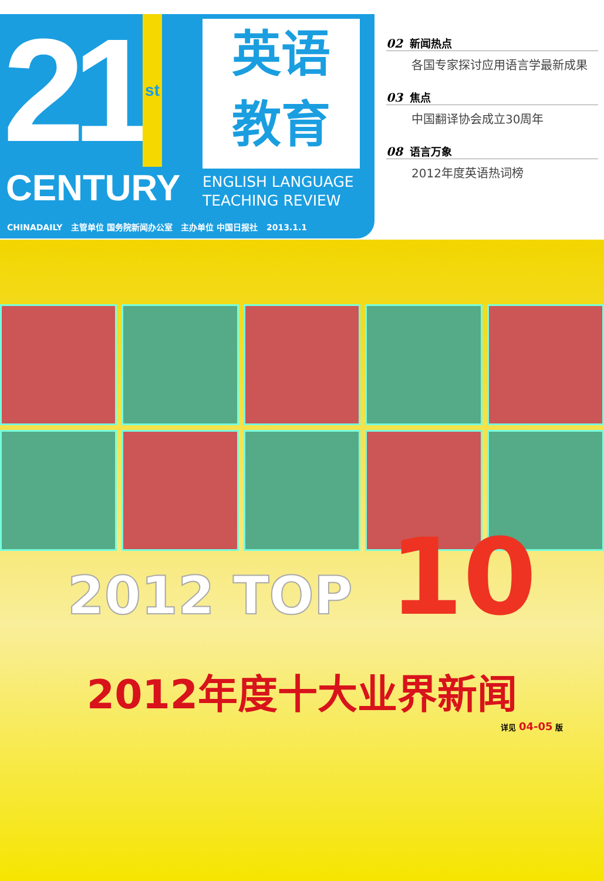21 st
英语
教育
CENTURY
ENGLISH LANGUAGE
TEACHING REVIEW
CHINADAILY 主管单位 国务院新闻办公室 主办单位 中国日报社 2013.1.1
02 新闻热点
各国专家探讨应用语言学最新成果
03 焦点
中国翻译协会成立30周年
08 语言万象
2012年度英语热词榜
2012 TOP 10
2012年度十大业界新闻
详见 04-05 版